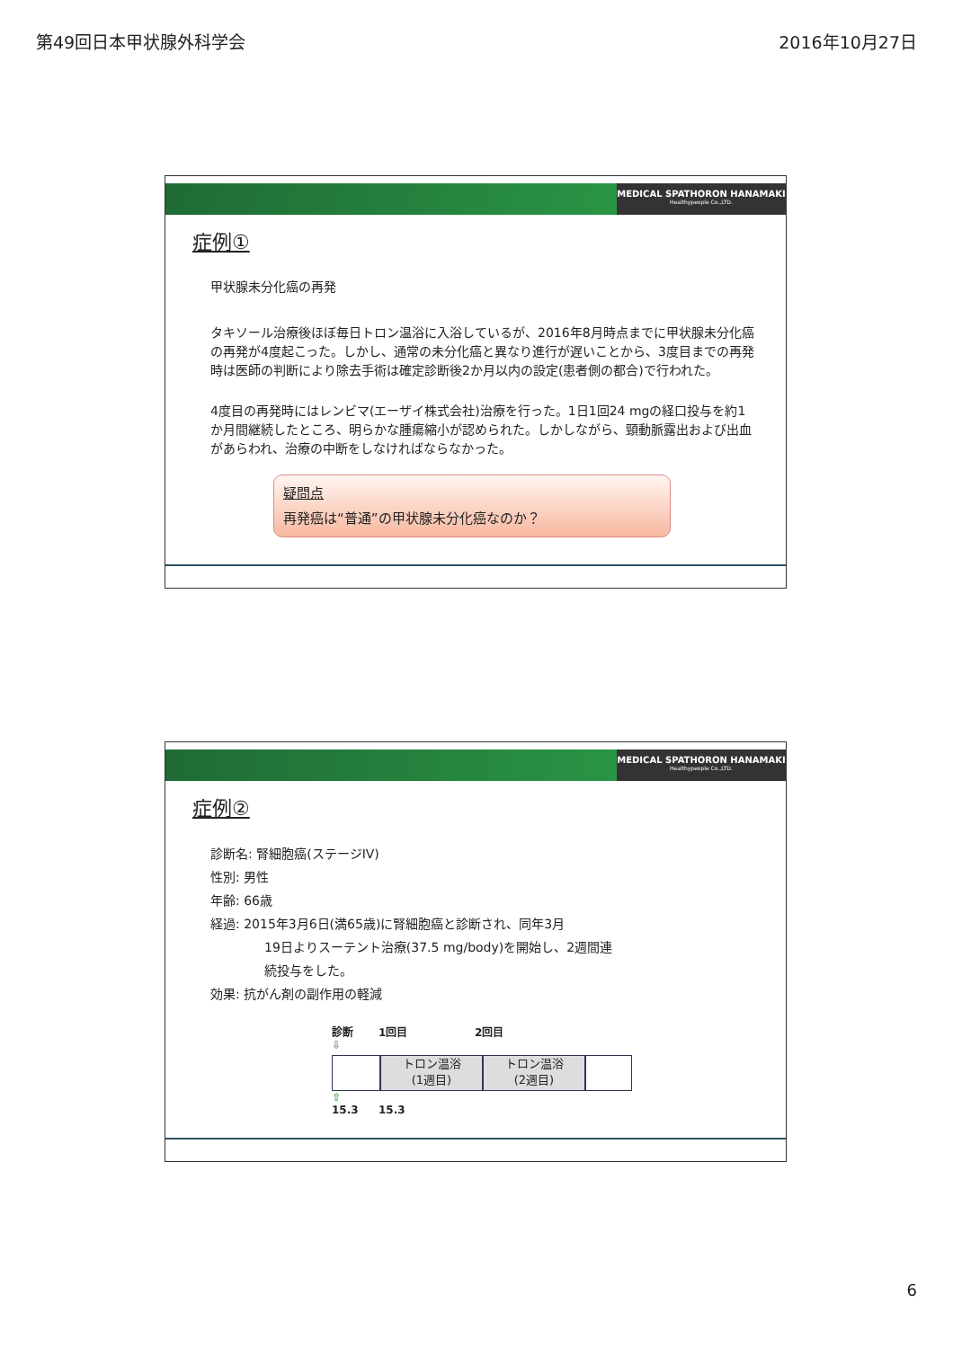第49回日本甲状腺外科学会 2016年10月27日
MEDICAL SPATHORON HANAMAKI
Healthypeople Co.,LTD.
症例①
甲状腺未分化癌の再発
タキソール治療後ほぼ毎日トロン温浴に入浴しているが、2016年8月時点までに甲状腺未分化癌の再発が4度起こった。しかし、通常の未分化癌と異なり進行が遅いことから、3度目までの再発時は医師の判断により除去手術は確定診断後2か月以内の設定(患者側の都合)で行われた。
4度目の再発時にはレンビマ(エーザイ株式会社)治療を行った。1日1回24 mgの経口投与を約1か月間継続したところ、明らかな腫瘍縮小が認められた。しかしながら、頸動脈露出および出血があらわれ、治療の中断をしなければならなかった。
疑問点
再発癌は“普通”の甲状腺未分化癌なのか？
MEDICAL SPATHORON HANAMAKI
Healthypeople Co.,LTD.
症例②
診断名: 腎細胞癌(ステージIV)
性別: 男性
年齢: 66歳
経過: 2015年3月6日(満65歳)に腎細胞癌と診断され、同年3月
19日よりスーテント治療(37.5 mg/body)を開始し、2週間連
続投与をした。
効果: 抗がん剤の副作用の軽減
診断 1回目 2回目
⇩
トロン温浴
(1週目)
トロン温浴
(2週目)
⇧
15.3 15.3
6